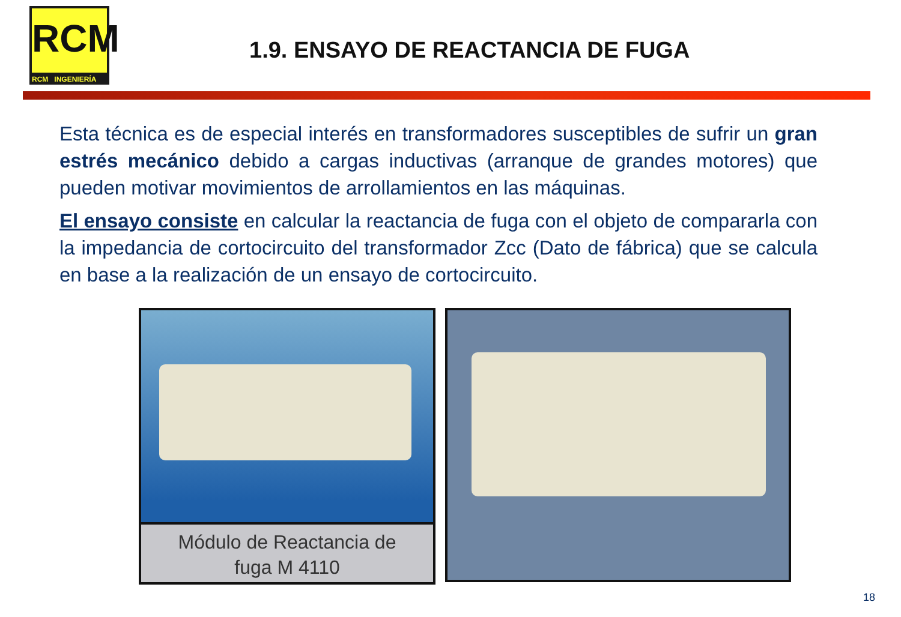RCM
RCM INGENIERÍA
1.9. ENSAYO DE REACTANCIA DE FUGA
Esta técnica es de especial interés en transformadores susceptibles de sufrir un gran estrés mecánico debido a cargas inductivas (arranque de grandes motores) que pueden motivar movimientos de arrollamientos en las máquinas.
El ensayo consiste en calcular la reactancia de fuga con el objeto de compararla con la impedancia de cortocircuito del transformador Zcc (Dato de fábrica) que se calcula en base a la realización de un ensayo de cortocircuito.
Módulo de Reactancia de
fuga M 4110
18